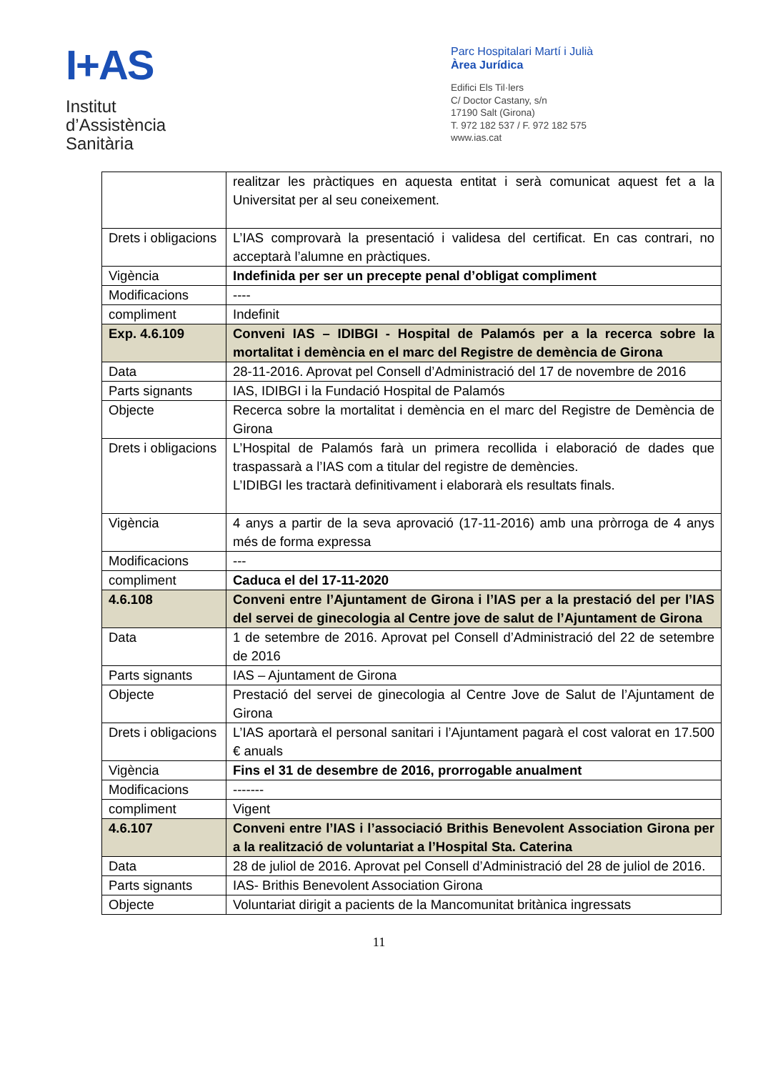I+AS
Institut
d’Assistència
Sanitària
Parc Hospitalari Martí i Julià
Àrea Jurídica
Edifici Els Til·lers
C/ Doctor Castany, s/n
17190 Salt (Girona)
T. 972 182 537 / F. 972 182 575
www.ias.cat
| | realitzar les pràctiques en aquesta entitat i serà comunicat aquest fet a la Universitat per al seu coneixement. |
| Drets i obligacions | L’IAS comprovarà la presentació i validesa del certificat. En cas contrari, no acceptarà l’alumne en pràctiques. |
| Vigència | Indefinida per ser un precepte penal d’obligat compliment |
| Modificacions | ---- |
| compliment | Indefinit |
| Exp. 4.6.109 | Conveni IAS – IDIBGI - Hospital de Palamós per a la recerca sobre la mortalitat i demència en el marc del Registre de demència de Girona |
| Data | 28-11-2016. Aprovat pel Consell d’Administració del 17 de novembre de 2016 |
| Parts signants | IAS, IDIBGI i la Fundació Hospital de Palamós |
| Objecte | Recerca sobre la mortalitat i demència en el marc del Registre de Demència de Girona |
| Drets i obligacions | L’Hospital de Palamós farà un primera recollida i elaboració de dades que traspassarà a l’IAS com a titular del registre de demències. L’IDIBGI les tractarà definitivament i elaborarà els resultats finals. |
| Vigència | 4 anys a partir de la seva aprovació (17-11-2016) amb una pròrroga de 4 anys més de forma expressa |
| Modificacions | --- |
| compliment | Caduca el del 17-11-2020 |
| 4.6.108 | Conveni entre l’Ajuntament de Girona i l’IAS per a la prestació del per l’IAS del servei de ginecologia al Centre jove de salut de l’Ajuntament de Girona |
| Data | 1 de setembre de 2016. Aprovat pel Consell d’Administració del 22 de setembre de 2016 |
| Parts signants | IAS – Ajuntament de Girona |
| Objecte | Prestació del servei de ginecologia al Centre Jove de Salut de l’Ajuntament de Girona |
| Drets i obligacions | L’IAS aportarà el personal sanitari i l’Ajuntament pagarà el cost valorat en 17.500 € anuals |
| Vigència | Fins el 31 de desembre de 2016, prorrogable anualment |
| Modificacions | ------- |
| compliment | Vigent |
| 4.6.107 | Conveni entre l’IAS i l’associació Brithis Benevolent Association Girona per a la realització de voluntariat a l’Hospital Sta. Caterina |
| Data | 28 de juliol de 2016. Aprovat pel Consell d’Administració del 28 de juliol de 2016. |
| Parts signants | IAS- Brithis Benevolent Association Girona |
| Objecte | Voluntariat dirigit a pacients de la Mancomunitat britànica ingressats |
11